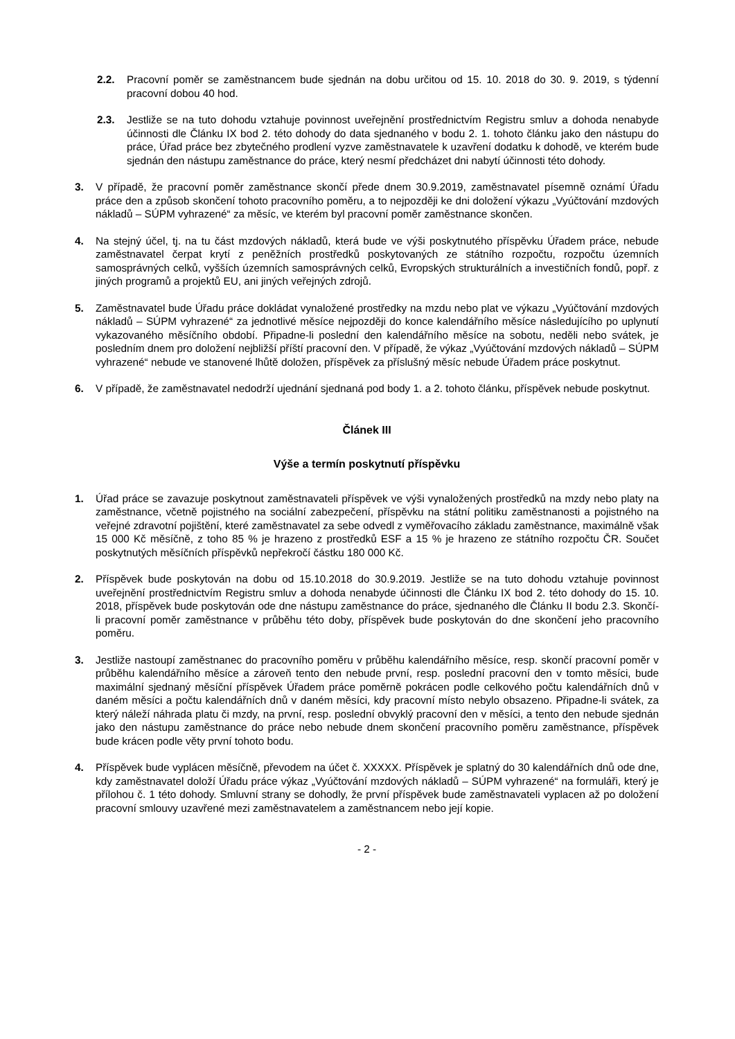2.2. Pracovní poměr se zaměstnancem bude sjednán na dobu určitou od 15. 10. 2018 do 30. 9. 2019, s týdenní pracovní dobou 40 hod.
2.3. Jestliže se na tuto dohodu vztahuje povinnost uveřejnění prostřednictvím Registru smluv a dohoda nenabyde účinnosti dle Článku IX bod 2. této dohody do data sjednaného v bodu 2. 1. tohoto článku jako den nástupu do práce, Úřad práce bez zbytečného prodlení vyzve zaměstnavatele k uzavření dodatku k dohodě, ve kterém bude sjednán den nástupu zaměstnance do práce, který nesmí předcházet dni nabytí účinnosti této dohody.
3. V případě, že pracovní poměr zaměstnance skončí přede dnem 30.9.2019, zaměstnavatel písemně oznámí Úřadu práce den a způsob skončení tohoto pracovního poměru, a to nejpozději ke dni doložení výkazu „Vyúčtování mzdových nákladů – SÚPM vyhrazené“ za měsíc, ve kterém byl pracovní poměr zaměstnance skončen.
4. Na stejný účel, tj. na tu část mzdových nákladů, která bude ve výši poskytnutého příspěvku Úřadem práce, nebude zaměstnavatel čerpat krytí z peněžních prostředků poskytovaných ze státního rozpočtu, rozpočtu územních samosprávných celků, vyšších územních samosprávných celků, Evropských strukturálních a investičních fondů, popř. z jiných programů a projektů EU, ani jiných veřejných zdrojů.
5. Zaměstnavatel bude Úřadu práce dokládat vynaložené prostředky na mzdu nebo plat ve výkazu „Vyúčtování mzdových nákladů – SÚPM vyhrazené“ za jednotlivé měsíce nejpozději do konce kalendářního měsíce následujícího po uplynutí vykazovaného měsíčního období. Připadne-li poslední den kalendářního měsíce na sobotu, neděli nebo svátek, je posledním dnem pro doložení nejbližší příští pracovní den. V případě, že výkaz „Vyúčtování mzdových nákladů – SÚPM vyhrazené“ nebude ve stanovené lhůtě doložen, příspěvek za příslušný měsíc nebude Úřadem práce poskytnut.
6. V případě, že zaměstnavatel nedodrží ujednání sjednaná pod body 1. a 2. tohoto článku, příspěvek nebude poskytnut.
Článek III
Výše a termín poskytnutí příspěvku
1. Úřad práce se zavazuje poskytnout zaměstnavateli příspěvek ve výši vynaložených prostředků na mzdy nebo platy na zaměstnance, včetně pojistného na sociální zabezpečení, příspěvku na státní politiku zaměstnanosti a pojistného na veřejné zdravotní pojištění, které zaměstnavatel za sebe odvedl z vyměřovacího základu zaměstnance, maximálně však 15 000 Kč měsíčně, z toho 85 % je hrazeno z prostředků ESF a 15 % je hrazeno ze státního rozpočtu ČR. Součet poskytnutých měsíčních příspěvků nepřekročí částku 180 000 Kč.
2. Příspěvek bude poskytován na dobu od 15.10.2018 do 30.9.2019. Jestliže se na tuto dohodu vztahuje povinnost uveřejnění prostřednictvím Registru smluv a dohoda nenabyde účinnosti dle Článku IX bod 2. této dohody do 15. 10. 2018, příspěvek bude poskytován ode dne nástupu zaměstnance do práce, sjednaného dle Článku II bodu 2.3. Skončí-li pracovní poměr zaměstnance v průběhu této doby, příspěvek bude poskytován do dne skončení jeho pracovního poměru.
3. Jestliže nastoupí zaměstnanec do pracovního poměru v průběhu kalendářního měsíce, resp. skončí pracovní poměr v průběhu kalendářního měsíce a zároveň tento den nebude první, resp. poslední pracovní den v tomto měsíci, bude maximální sjednaný měsíční příspěvek Úřadem práce poměrně pokrácen podle celkového počtu kalendářních dnů v daném měsíci a počtu kalendářních dnů v daném měsíci, kdy pracovní místo nebylo obsazeno. Připadne-li svátek, za který náleží náhrada platu či mzdy, na první, resp. poslední obvyklý pracovní den v měsíci, a tento den nebude sjednán jako den nástupu zaměstnance do práce nebo nebude dnem skončení pracovního poměru zaměstnance, příspěvek bude krácen podle věty první tohoto bodu.
4. Příspěvek bude vyplácen měsíčně, převodem na účet č. XXXXX. Příspěvek je splatný do 30 kalendářních dnů ode dne, kdy zaměstnavatel doloží Úřadu práce výkaz „Vyúčtování mzdových nákladů – SÚPM vyhrazené“ na formuláři, který je přílohou č. 1 této dohody. Smluvní strany se dohodly, že první příspěvek bude zaměstnavateli vyplacen až po doložení pracovní smlouvy uzavřené mezi zaměstnavatelem a zaměstnancem nebo její kopie.
- 2 -